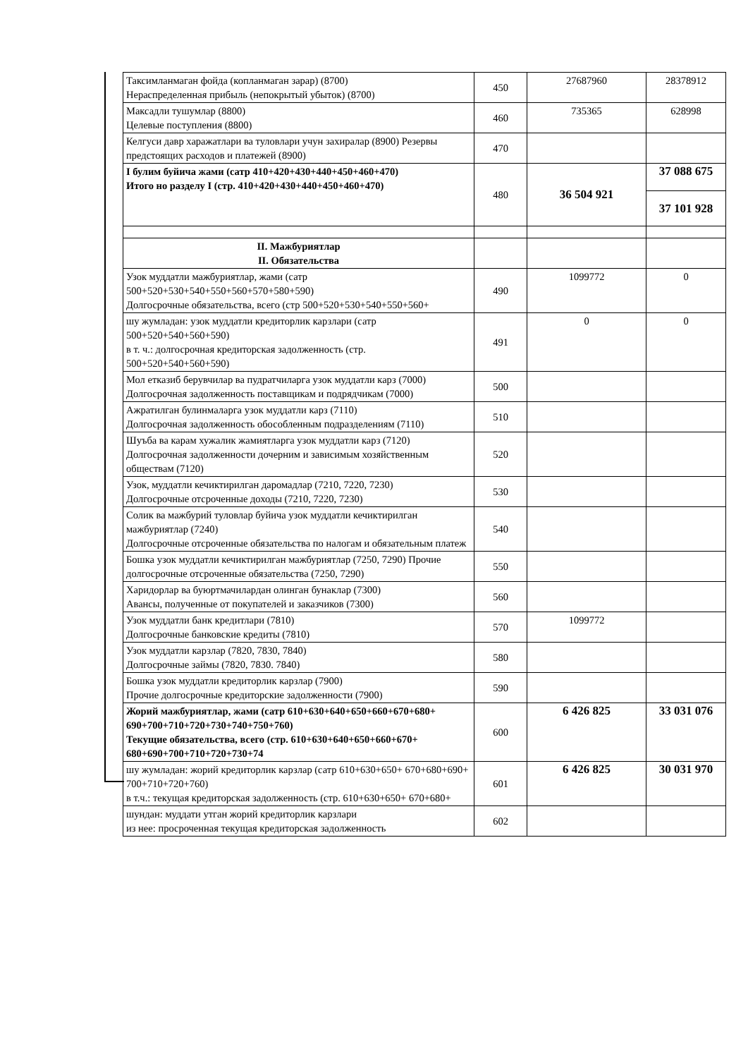| Таксимланмаган фойда (копланмаган зарар) (8700) Нераспределенная прибыль (непокрытый убыток) (8700) | 450 | 27687960 | 28378912 |
| Максадли тушумлар (8800) Целевые поступления (8800) | 460 | 735365 | 628998 |
| Келгуси давр харажатлари ва туловлари учун захиралар (8900) Резервы предстоящих расходов и платежей (8900) | 470 | | |
| I булим буйича жами (сатр 410+420+430+440+450+460+470) Итого но разделу I (стр. 410+420+430+440+450+460+470) | 480 | 36 504 921 | 37 088 675 |
| | | | 37 101 928 |
| II. Мажбуриятлар II. Обязательства | | | |
| Узок муддатли мажбуриятлар, жами (сатр 500+520+530+540+550+560+570+580+590) Долгосрочные обязательства, всего (стр 500+520+530+540+550+560+ | 490 | 1099772 | 0 |
| шу жумладан: узок муддатли кредиторлик карзлари (сатр 500+520+540+560+590) в т. ч.: долгосрочная кредиторская задолженность (стр. 500+520+540+560+590) | 491 | 0 | 0 |
| Мол етказиб берувчилар ва пудратчиларга узок муддатли карз (7000) Долгосрочная задолженность поставщикам и подрядчикам (7000) | 500 | | |
| Ажратилган булинмаларга узок муддатли карз (7110) Долгосрочная задолженность обособленным подразделениям (7110) | 510 | | |
| Шуъба ва карам хужалик жамиятларга узок муддатли карз (7120) Долгосрочная задолженности дочерним и зависимым хозяйственным обществам (7120) | 520 | | |
| Узок, муддатли кечиктирилган даромадлар (7210, 7220, 7230) Долгосрочные отсроченные доходы (7210, 7220, 7230) | 530 | | |
| Солик ва мажбурий туловлар буйича узок муддатли кечиктирилган мажбуриятлар (7240) Долгосрочные отсроченные обязательства по налогам и обязательным платеж | 540 | | |
| Бошка узок муддатли кечиктирилган мажбуриятлар (7250, 7290) Прочие долгосрочные отсроченные обязательства (7250, 7290) | 550 | | |
| Харидорлар ва буюртмачилардан олинган бунаклар (7300) Авансы, полученные от покупателей и заказчиков (7300) | 560 | | |
| Узок муддатли банк кредитлари (7810) Долгосрочные банковские кредиты (7810) | 570 | 1099772 | |
| Узок муддатли карзлар (7820, 7830, 7840) Долгосрочные займы (7820, 7830. 7840) | 580 | | |
| Бошка узок муддатли кредиторлик карзлар (7900) Прочие долгосрочные кредиторские задолженности (7900) | 590 | | |
| Жорий мажбуриятлар, жами (сатр 610+630+640+650+660+670+680+ 690+700+710+720+730+740+750+760) Текущие обязательства, всего (стр. 610+630+640+650+660+670+ 680+690+700+710+720+730+74 | 600 | 6 426 825 | 33 031 076 |
| шу жумладан: жорий кредиторлик карзлар (сатр 610+630+650+ 670+680+690+ 700+710+720+760) в т.ч.: текущая кредиторская задолженность (стр. 610+630+650+ 670+680+ | 601 | 6 426 825 | 30 031 970 |
| шундан: муддати утган жорий кредиторлик карзлари из нее: просроченная текущая кредиторская задолженность | 602 | | |